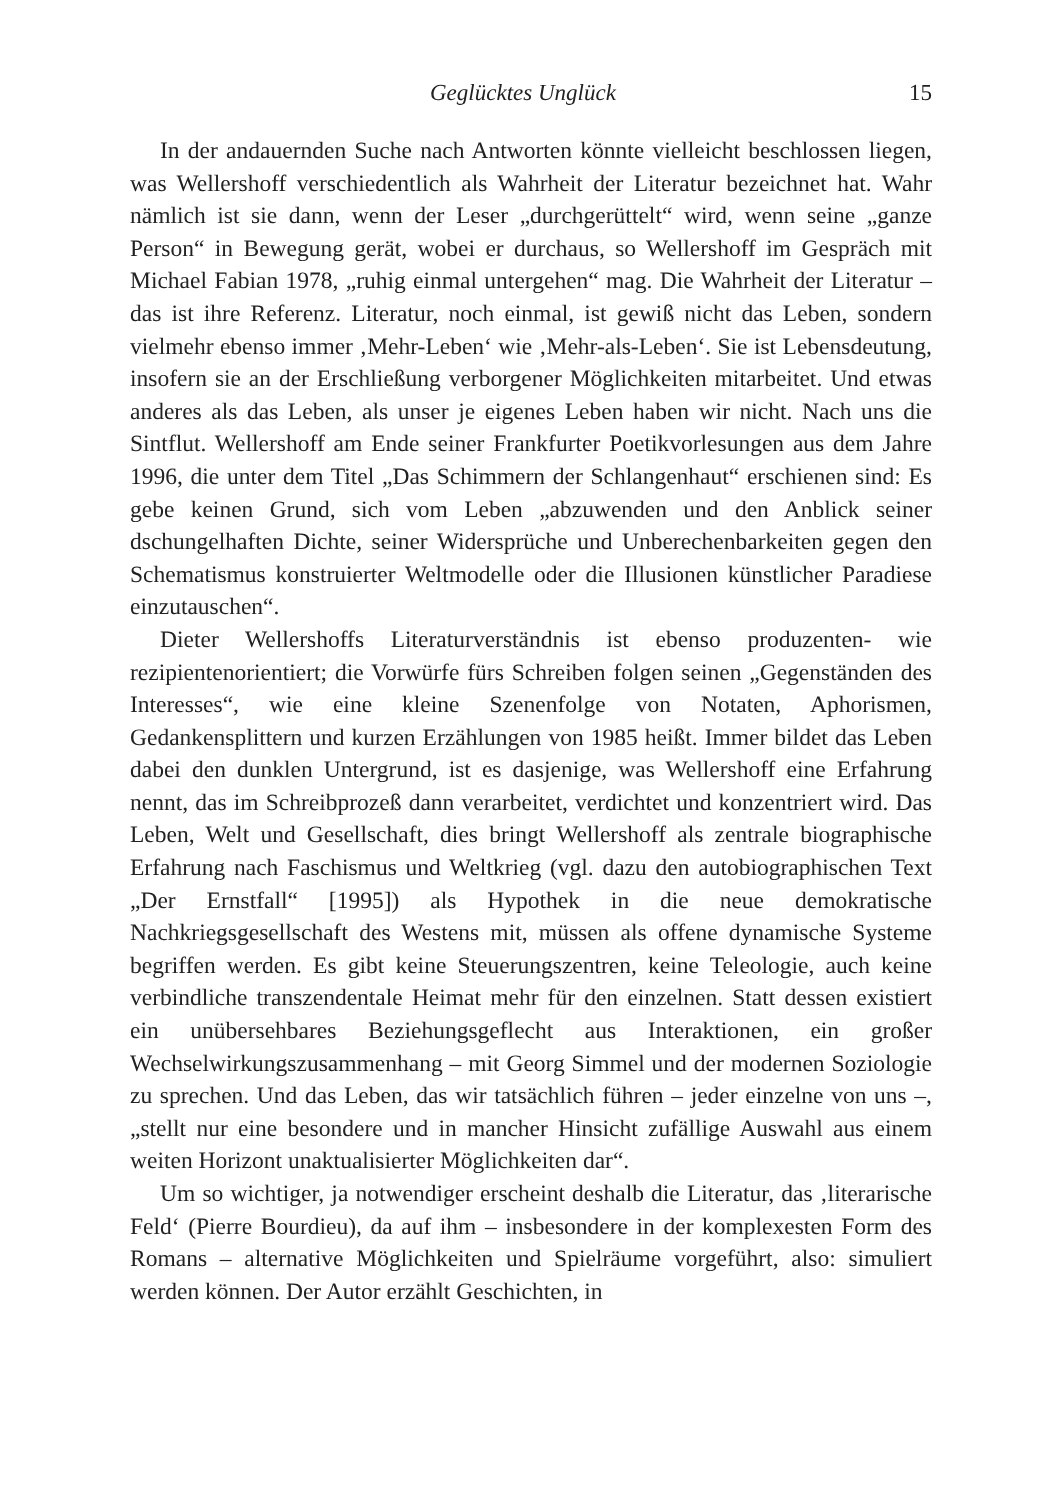Geglücktes Unglück 15
In der andauernden Suche nach Antworten könnte vielleicht beschlossen liegen, was Wellershoff verschiedentlich als Wahrheit der Literatur bezeichnet hat. Wahr nämlich ist sie dann, wenn der Leser „durchgerüttelt“ wird, wenn seine „ganze Person“ in Bewegung gerät, wobei er durchaus, so Wellershoff im Gespräch mit Michael Fabian 1978, „ruhig einmal untergehen“ mag. Die Wahrheit der Literatur – das ist ihre Referenz. Literatur, noch einmal, ist gewiß nicht das Leben, sondern vielmehr ebenso immer ‚Mehr-Leben‘ wie ‚Mehr-als-Leben‘. Sie ist Lebensdeutung, insofern sie an der Erschließung verborgener Möglichkeiten mitarbeitet. Und etwas anderes als das Leben, als unser je eigenes Leben haben wir nicht. Nach uns die Sintflut. Wellershoff am Ende seiner Frankfurter Poetikvorlesungen aus dem Jahre 1996, die unter dem Titel „Das Schimmern der Schlangenhaut“ erschienen sind: Es gebe keinen Grund, sich vom Leben „abzuwenden und den Anblick seiner dschungelhaften Dichte, seiner Widersprüche und Unberechenbarkeiten gegen den Schematismus konstruierter Weltmodelle oder die Illusionen künstlicher Paradiese einzutauschen“.
Dieter Wellershoffs Literaturverständnis ist ebenso produzenten- wie rezipientenorientiert; die Vorwürfe fürs Schreiben folgen seinen „Gegenständen des Interesses“, wie eine kleine Szenenfolge von Notaten, Aphorismen, Gedankensplittern und kurzen Erzählungen von 1985 heißt. Immer bildet das Leben dabei den dunklen Untergrund, ist es dasjenige, was Wellershoff eine Erfahrung nennt, das im Schreibprozeß dann verarbeitet, verdichtet und konzentriert wird. Das Leben, Welt und Gesellschaft, dies bringt Wellershoff als zentrale biographische Erfahrung nach Faschismus und Weltkrieg (vgl. dazu den autobiographischen Text „Der Ernstfall“ [1995]) als Hypothek in die neue demokratische Nachkriegsgesellschaft des Westens mit, müssen als offene dynamische Systeme begriffen werden. Es gibt keine Steuerungszentren, keine Teleologie, auch keine verbindliche transzendentale Heimat mehr für den einzelnen. Statt dessen existiert ein unübersehbares Beziehungsgeflecht aus Interaktionen, ein großer Wechselwirkungszusammenhang – mit Georg Simmel und der modernen Soziologie zu sprechen. Und das Leben, das wir tatsächlich führen – jeder einzelne von uns –, „stellt nur eine besondere und in mancher Hinsicht zufällige Auswahl aus einem weiten Horizont unaktualisierter Möglichkeiten dar“.
Um so wichtiger, ja notwendiger erscheint deshalb die Literatur, das ‚literarische Feld‘ (Pierre Bourdieu), da auf ihm – insbesondere in der komplexesten Form des Romans – alternative Möglichkeiten und Spielräume vorgeführt, also: simuliert werden können. Der Autor erzählt Geschichten, in